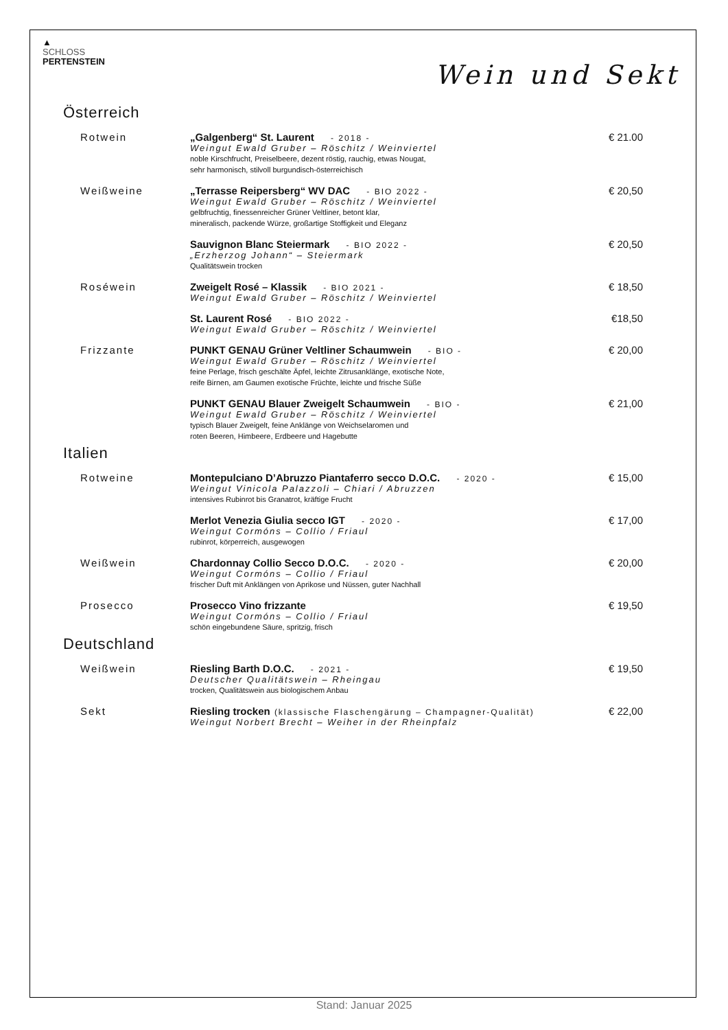▲
SCHLOSS
PERTENSTEIN
Wein und Sekt
Österreich
Rotwein „Galgenberg“ St. Laurent - 2018 -
Weingut Ewald Gruber – Röschitz / Weinviertel
noble Kirschfrucht, Preiselbeere, dezent röstig, rauchig, etwas Nougat,
sehr harmonisch, stilvoll burgundisch-österreichisch
€ 21.00
Weißweine „Terrasse Reipersberg“ WV DAC - BIO 2022 -
Weingut Ewald Gruber – Röschitz / Weinviertel
gelbfruchtig, finessenreicher Grüner Veltliner, betont klar,
mineralisch, packende Würze, großartige Stoffigkeit und Eleganz
€ 20,50
Sauvignon Blanc Steiermark - BIO 2022 -
„Erzherzog Johann“ – Steiermark
Qualitätswein trocken
€ 20,50
Roséwein Zweigelt Rosé – Klassik - BIO 2021 -
Weingut Ewald Gruber – Röschitz / Weinviertel
€ 18,50
St. Laurent Rosé - BIO 2022 -
Weingut Ewald Gruber – Röschitz / Weinviertel
€18,50
Frizzante PUNKT GENAU Grüner Veltliner Schaumwein - BIO -
Weingut Ewald Gruber – Röschitz / Weinviertel
feine Perlage, frisch geschälte Äpfel, leichte Zitrusanklänge, exotische Note,
reife Birnen, am Gaumen exotische Früchte, leichte und frische Süße
€ 20,00
PUNKT GENAU Blauer Zweigelt Schaumwein - BIO -
Weingut Ewald Gruber – Röschitz / Weinviertel
typisch Blauer Zweigelt, feine Anklänge von Weichselaromen und
roten Beeren, Himbeere, Erdbeere und Hagebutte
€ 21,00
Italien
Rotweine Montepulciano D’Abruzzo Piantaferro secco D.O.C. - 2020 -
Weingut Vinicola Palazzoli – Chiari / Abruzzen
intensives Rubinrot bis Granatrot, kräftige Frucht
€ 15,00
Merlot Venezia Giulia secco IGT - 2020 -
Weingut Cormóns – Collio / Friaul
rubinrot, körperreich, ausgewogen
€ 17,00
Weißwein Chardonnay Collio Secco D.O.C. - 2020 -
Weingut Cormóns – Collio / Friaul
frischer Duft mit Anklängen von Aprikose und Nüssen, guter Nachhall
€ 20,00
Prosecco Prosecco Vino frizzante
Weingut Cormóns – Collio / Friaul
schön eingebundene Säure, spritzig, frisch
€ 19,50
Deutschland
Weißwein Riesling Barth D.O.C. - 2021 -
Deutscher Qualitätswein – Rheingau
trocken, Qualitätswein aus biologischem Anbau
€ 19,50
Sekt Riesling trocken (klassische Flaschengärung – Champagner-Qualität)
Weingut Norbert Brecht – Weiher in der Rheinpfalz
€ 22,00
Stand: Januar 2025